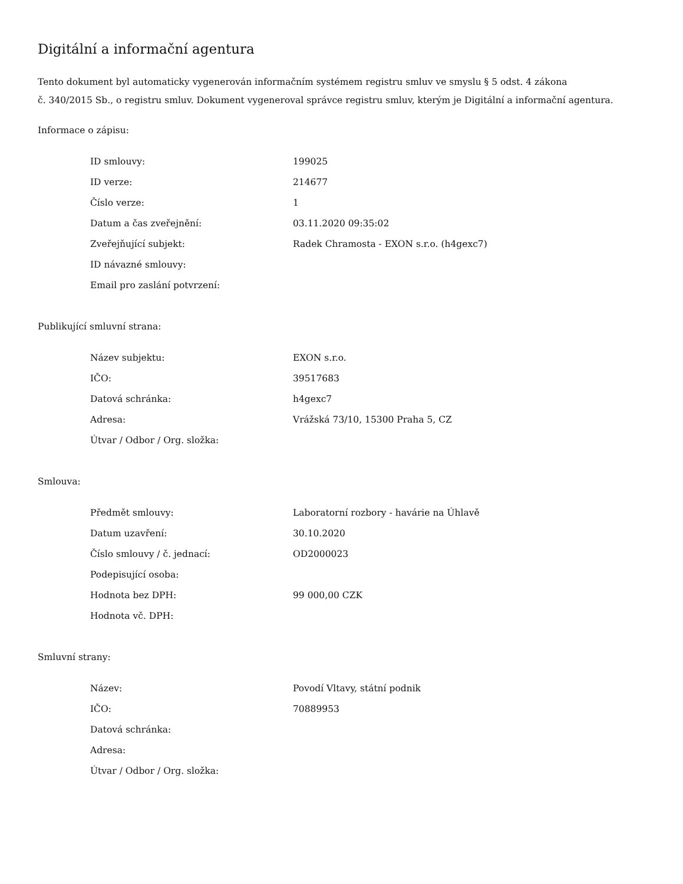Digitální a informační agentura
Tento dokument byl automaticky vygenerován informačním systémem registru smluv ve smyslu § 5 odst. 4 zákona
č. 340/2015 Sb., o registru smluv. Dokument vygeneroval správce registru smluv, kterým je Digitální a informační agentura.
Informace o zápisu:
| ID smlouvy: | 199025 |
| ID verze: | 214677 |
| Číslo verze: | 1 |
| Datum a čas zveřejnění: | 03.11.2020 09:35:02 |
| Zveřejňující subjekt: | Radek Chramosta - EXON s.r.o. (h4gexc7) |
| ID návazné smlouvy: | |
| Email pro zaslání potvrzení: | |
Publikující smluvní strana:
| Název subjektu: | EXON s.r.o. |
| IČO: | 39517683 |
| Datová schránka: | h4gexc7 |
| Adresa: | Vrážská 73/10, 15300 Praha 5, CZ |
| Útvar / Odbor / Org. složka: | |
Smlouva:
| Předmět smlouvy: | Laboratorní rozbory - havárie na Úhlavě |
| Datum uzavření: | 30.10.2020 |
| Číslo smlouvy / č. jednací: | OD2000023 |
| Podepisující osoba: | |
| Hodnota bez DPH: | 99 000,00 CZK |
| Hodnota vč. DPH: | |
Smluvní strany:
| Název: | Povodí Vltavy, státní podnik |
| IČO: | 70889953 |
| Datová schránka: | |
| Adresa: | |
| Útvar / Odbor / Org. složka: | |